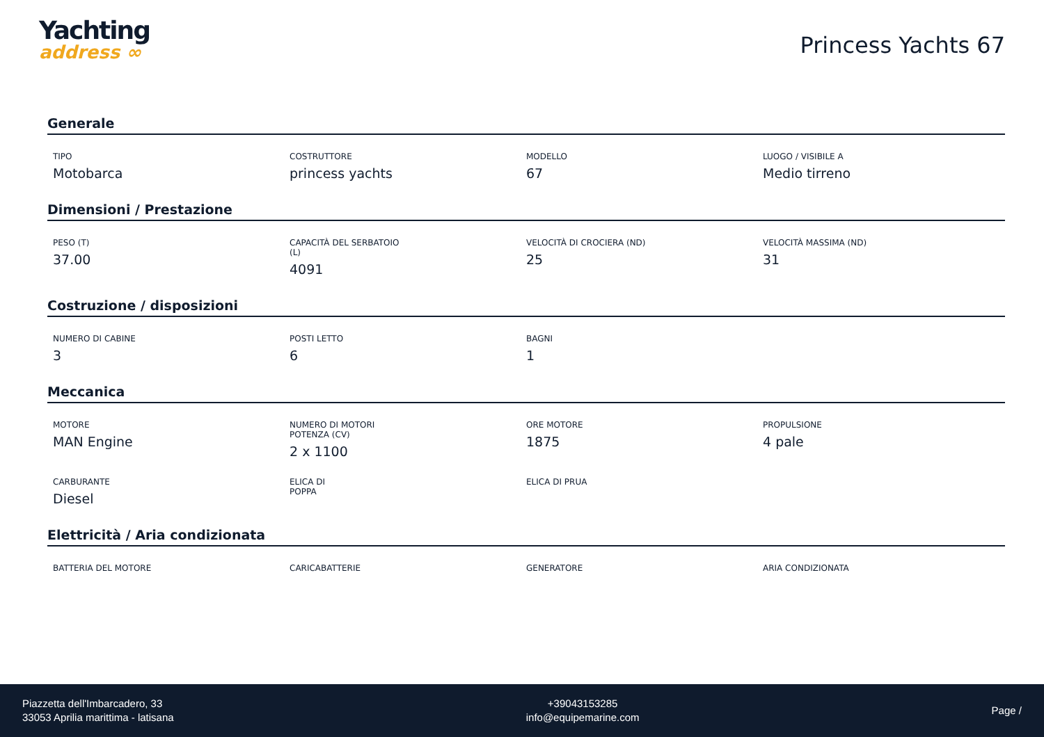Yachting
address ∞
Princess Yachts 67
Generale
TIPO
Motobarca
COSTRUTTORE
princess yachts
MODELLO
67
LUOGO / VISIBILE A
Medio tirreno
Dimensioni / Prestazione
PESO (T)
37.00
CAPACITÀ DEL SERBATOIO (L)
4091
VELOCITÀ DI CROCIERA (ND)
25
VELOCITÀ MASSIMA (ND)
31
Costruzione / disposizioni
NUMERO DI CABINE
3
POSTI LETTO
6
BAGNI
1
Meccanica
MOTORE
MAN Engine
NUMERO DI MOTORI POTENZA (CV)
2 x 1100
ORE MOTORE
1875
PROPULSIONE
4 pale
CARBURANTE
Diesel
ELICA DI POPPA
ELICA DI PRUA
Elettricità / Aria condizionata
BATTERIA DEL MOTORE
CARICABATTERIE
GENERATORE
ARIA CONDIZIONATA
Piazzetta dell'Imbarcadero, 33
33053 Aprilia marittima - latisana
+39043153285
info@equipemarine.com
Page /